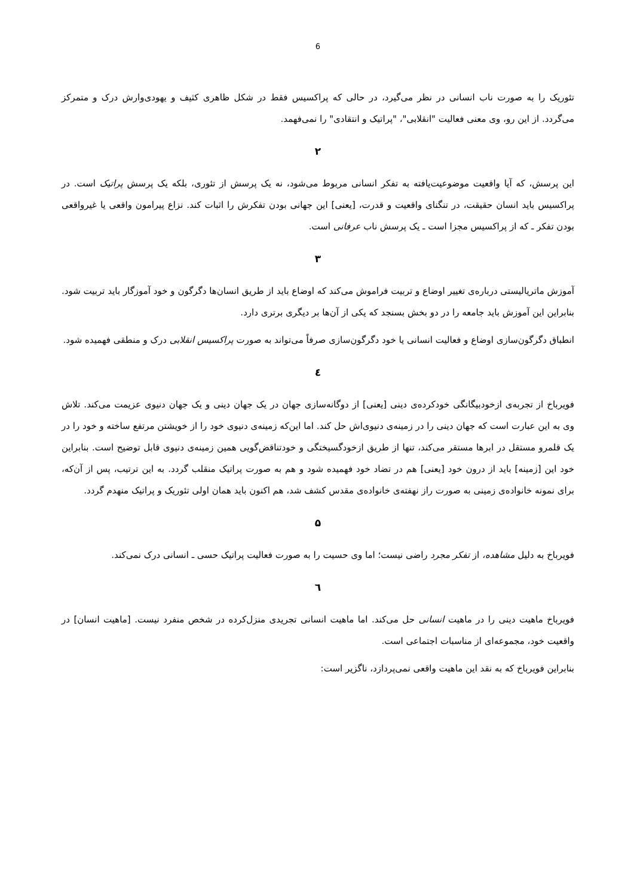6
تئوریک را به صورت ناب انسانی در نظر می‌گیرد، در حالی که پراکسیس فقط در شکل ظاهری کثیف و یهودی‌وارش درک و متمرکز می‌گردد. از این رو، وی معنی فعالیت "انقلابی"، "پراتیک و انتقادی" را نمی‌فهمد.
۲
این پرسش، که آیا واقعیت موضوعیت‌یافته به تفکر انسانی مربوط می‌شود، نه یک پرسش از تئوری، بلکه یک پرسش پراتیک است. در پراکسیس باید انسان حقیقت، در تنگنای واقعیت و قدرت، [یعنی] این جهانی بودن تفکرش را اثبات کند. نزاع پیرامون واقعی یا غیرواقعی بودن تفکر ـ که از پراکسیس مجزا است ـ یک پرسش ناب عرفانی است.
۳
آموزش ماتریالیستی درباره‌ی تغییر اوضاع و تربیت فراموش می‌کند که اوضاع باید از طریق انسان‌ها دگرگون و خود آموزگار باید تربیت شود. بنابراین این آموزش باید جامعه را در دو بخش بسنجد که یکی از آن‌ها بر دیگری برتری دارد.
انطباق دگرگون‌سازی اوضاع و فعالیت انسانی یا خود دگرگون‌سازی صرفاً می‌تواند به صورت پراکسیس انقلابی درک و منطقی فهمیده شود.
٤
فویرباخ از تجربه‌ی ازخودبیگانگی خودکرده‌ی دینی [یعنی] از دوگانه‌سازی جهان در یک جهان دینی و یک جهان دنیوی عزیمت می‌کند. تلاش وی به این عبارت است که جهان دینی را در زمینه‌ی دنیوی‌اش حل کند. اما این‌که زمینه‌ی دنیوی خود را از خویشتن مرتفع ساخته و خود را در یک قلمرو مستقل در ابرها مستقر می‌کند، تنها از طریق ازخودگسیختگی و خودتناقض‌گویی همین زمینه‌ی دنیوی قابل توضیح است. بنابراین خود این [زمینه] باید از درون خود [یعنی] هم در تضاد خود فهمیده شود و هم به صورت پراتیک منقلب گردد. به این ترتیب، پس از آن‌که، برای نمونه خانواده‌ی زمینی به صورت راز نهفته‌ی خانواده‌ی مقدس کشف شد، هم اکنون باید همان اولی تئوریک و پراتیک منهدم گردد.
۵
فویرباخ به دلیل مشاهده، از تفکر مجرد راضی نیست؛ اما وی حسیت را به صورت فعالیت پراتیک حسی ـ انسانی درک نمی‌کند.
٦
فویرباخ ماهیت دینی را در ماهیت انسانی حل می‌کند. اما ماهیت انسانی تجریدی منزل‌کرده در شخص منفرد نیست. [ماهیت انسان] در واقعیت خود، مجموعه‌ای از مناسبات اجتماعی است.
بنابراین فویرباخ که به نقد این ماهیت واقعی نمی‌پردازد، ناگزیر است: